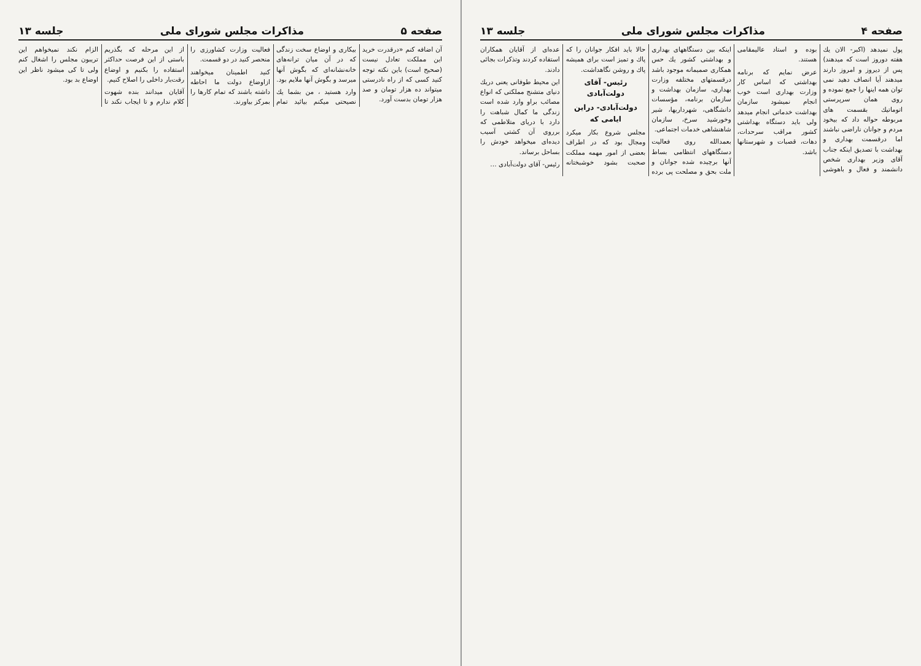صفحه ۴ مذاکرات مجلس شورای ملی جلسه ۱۳
پول نمیدهد (اکبر- الان یك هفته دوروز است که میدهند) پس از دیروز و امروز دارند میدهند آیا انصاف دهید نمی توان همه اینها را جمع نموده و روی همان سرپرستی اتوماتیك بقسمت های مربوطه حواله داد که بیخود مردم و جوانان ناراضی نباشند اما درقسمت بهداری و بهداشت با تصدیق اینکه جناب آقای وزیر بهداری شخص دانشمند و فعال و باهوشی بوده و استاد عالیمقامی هستند.
عرض نمایم که برنامه بهداشتی که اساس کار وزارت بهداری است خوب انجام نمیشود سازمان بهداشت خدماتی انجام میدهد ولی باید دستگاه بهداشتی کشور مراقب سرحدات، دهات، قصبات و شهرستانها باشد.
اینکه بین دستگاههای بهداری و بهداشتی کشور یك حس همکاری صمیمانه موجود باشد درقسمتهای مختلفه وزارت بهداری، سازمان بهداشت و سازمان برنامه، مؤسسات دانشگاهی، شهرداریها، شیر وخورشید سرخ، سازمان شاهنشاهی خدمات اجتماعی.
بعمدالله روی فعالیت دستگاههای انتظامی بساط آنها برچیده شده جوانان و ملت بحق و مصلحت پی برده حالا باید افکار جوانان را که پاك و تمیز است برای همیشه پاك و روشن نگاهداشت.
رئیس- آقای دولت‌آبادی
دولت‌آبادی- دراین ایامی که
مجلس شروع بکار میکرد ومجال بود که در اطراف بعضی از امور مهمه مملکت صحبت بشود خوشبختانه عده‌ای از آقایان همکاران استفاده کردند وتذکرات بجائی دادند.
این محیط طوفانی یعنی دریك دنیای متشنج مملکتی که انواع مصائب براو وارد شده است زندگی ما کمال شباهت را دارد با دریای متلاطمی که برروی آن کشتی آسیب دیده‌ای میخواهد خودش را بساحل برساند.
رئیس- آقای دولت‌آبادی …
صفحه ۵ مذاکرات مجلس شورای ملی جلسه ۱۳
آن اضافه کنم «درقدرت خرید این مملکت تعادل نیست (صحیح است) باین نکته توجه کنید کسی که از راه نادرستی میتواند ده هزار تومان و صد هزار تومان بدست آورد.
بیکاری و اوضاع سخت زندگی که در آن میان ترانه‌های خانه‌نشانه‌ای که بگوش آنها میرسد و بگوش آنها ملایم بود.
وارد هستید ، من بشما یك نصیحتی میکنم بیائید تمام فعالیت وزارت کشاورزی را منحصر کنید در دو قسمت.
کنید اطمینان میخواهند ازاوضاع دولت ما احاطه داشته باشند که تمام کارها را بمرکز بیاورند.
از این مرحله که بگذریم باستی از این فرصت حداکثر استفاده را بکنیم و اوضاع رقت‌بار داخلی را اصلاح کنیم.
آقایان میدانند بنده شهوت کلام ندارم و تا ایجاب نکند تا الزام نکند نمیخواهم این تریبون مجلس را اشغال کنم ولی تا کی میشود ناظر این اوضاع بد بود.